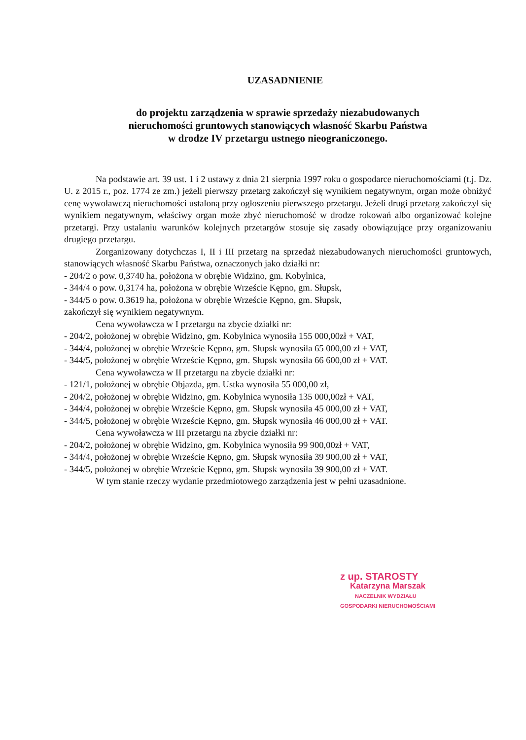UZASADNIENIE
do projektu zarządzenia w sprawie sprzedaży niezabudowanych
nieruchomości gruntowych stanowiących własność Skarbu Państwa
w drodze IV przetargu ustnego nieograniczonego.
Na podstawie art. 39 ust. 1 i 2 ustawy z dnia 21 sierpnia 1997 roku o gospodarce nieruchomościami (t.j. Dz. U. z 2015 r., poz. 1774 ze zm.) jeżeli pierwszy przetarg zakończył się wynikiem negatywnym, organ może obniżyć cenę wywoławczą nieruchomości ustaloną przy ogłoszeniu pierwszego przetargu. Jeżeli drugi przetarg zakończył się wynikiem negatywnym, właściwy organ może zbyć nieruchomość w drodze rokowań albo organizować kolejne przetargi. Przy ustalaniu warunków kolejnych przetargów stosuje się zasady obowiązujące przy organizowaniu drugiego przetargu.
Zorganizowany dotychczas I, II i III przetarg na sprzedaż niezabudowanych nieruchomości gruntowych, stanowiących własność Skarbu Państwa, oznaczonych jako działki nr:
- 204/2 o pow. 0,3740 ha, położona w obrębie Widzino, gm. Kobylnica,
- 344/4 o pow. 0,3174 ha, położona w obrębie Wrzeście Kępno, gm. Słupsk,
- 344/5 o pow. 0.3619 ha, położona w obrębie Wrzeście Kępno, gm. Słupsk,
zakończył się wynikiem negatywnym.
Cena wywoławcza w I przetargu na zbycie działki nr:
- 204/2, położonej w obrębie Widzino, gm. Kobylnica wynosiła 155 000,00zł + VAT,
- 344/4, położonej w obrębie Wrzeście Kępno, gm. Słupsk wynosiła 65 000,00 zł + VAT,
- 344/5, położonej w obrębie Wrzeście Kępno, gm. Słupsk wynosiła 66 600,00 zł + VAT.
Cena wywoławcza w II przetargu na zbycie działki nr:
- 121/1, położonej w obrębie Objazda, gm. Ustka wynosiła 55 000,00 zł,
- 204/2, położonej w obrębie Widzino, gm. Kobylnica wynosiła 135 000,00zł + VAT,
- 344/4, położonej w obrębie Wrzeście Kępno, gm. Słupsk wynosiła 45 000,00 zł + VAT,
- 344/5, położonej w obrębie Wrzeście Kępno, gm. Słupsk wynosiła 46 000,00 zł + VAT.
Cena wywoławcza w III przetargu na zbycie działki nr:
- 204/2, położonej w obrębie Widzino, gm. Kobylnica wynosiła 99 900,00zł + VAT,
- 344/4, położonej w obrębie Wrzeście Kępno, gm. Słupsk wynosiła 39 900,00 zł + VAT,
- 344/5, położonej w obrębie Wrzeście Kępno, gm. Słupsk wynosiła 39 900,00 zł + VAT.
W tym stanie rzeczy wydanie przedmiotowego zarządzenia jest w pełni uzasadnione.
z up. STAROSTY
Katarzyna Marszak
NACZELNIK WYDZIAŁU
GOSPODARKI NIERUCHOMOŚCIAMI